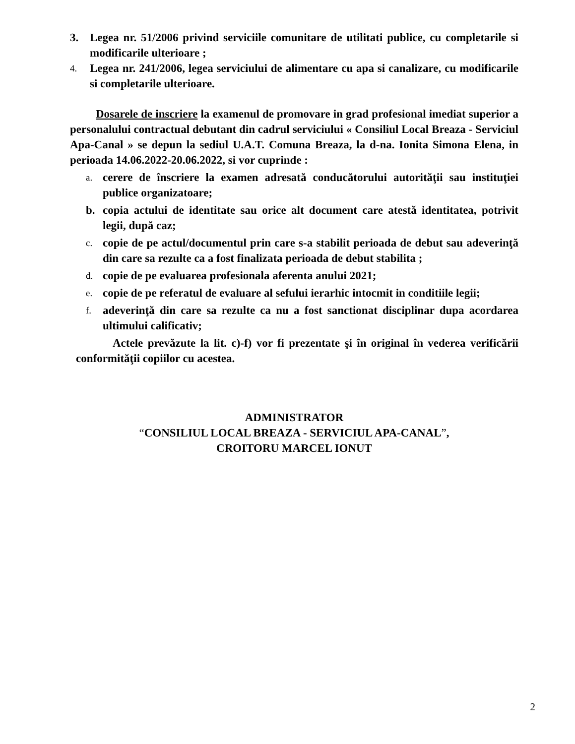3. Legea nr. 51/2006 privind serviciile comunitare de utilitati publice, cu completarile si modificarile ulterioare ;
4. Legea nr. 241/2006, legea serviciului de alimentare cu apa si canalizare, cu modificarile si completarile ulterioare.
Dosarele de inscriere la examenul de promovare in grad profesional imediat superior a personalului contractual debutant din cadrul serviciului « Consiliul Local Breaza - Serviciul Apa-Canal » se depun la sediul U.A.T. Comuna Breaza, la d-na. Ionita Simona Elena, in perioada 14.06.2022-20.06.2022, si vor cuprinde :
a. cerere de înscriere la examen adresată conducătorului autorităţii sau instituţiei publice organizatoare;
b. copia actului de identitate sau orice alt document care atestă identitatea, potrivit legii, după caz;
c. copie de pe actul/documentul prin care s-a stabilit perioada de debut sau adeverinţă din care sa rezulte ca a fost finalizata perioada de debut stabilita ;
d. copie de pe evaluarea profesionala aferenta anului 2021;
e. copie de pe referatul de evaluare al sefului ierarhic intocmit in conditiile legii;
f. adeverinţă din care sa rezulte ca nu a fost sanctionat disciplinar dupa acordarea ultimului calificativ;
Actele prevăzute la lit. c)-f) vor fi prezentate şi în original în vederea verificării conformităţii copiilor cu acestea.
ADMINISTRATOR
“CONSILIUL LOCAL BREAZA - SERVICIUL APA-CANAL”,
CROITORU MARCEL IONUT
2